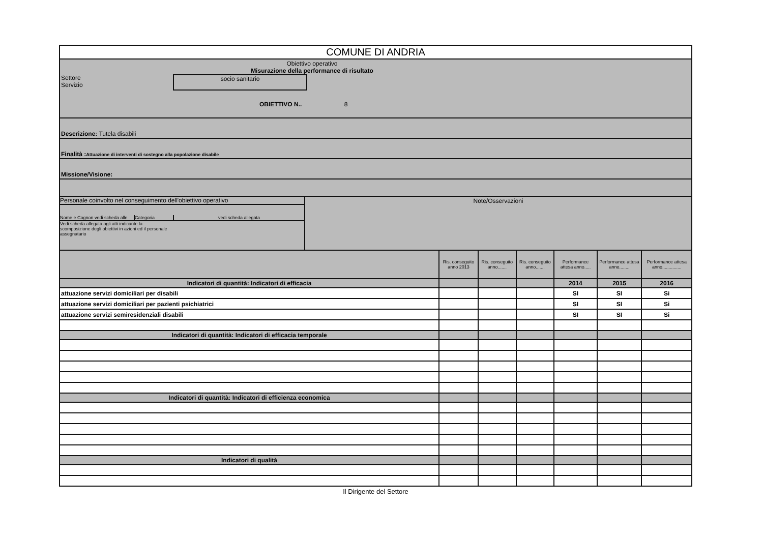| COMUNE DI ANDRIA | | | | | | |
| Obiettivo operativo Misurazione della performance di risultato Settore Servizio socio sanitario OBIETTIVO N.. 8 | | | | | | |
| Descrizione: Tutela disabili | | | | | | |
| Finalità : Attuazione di interventi di sostegno alla popolazione disabile | | | | | | |
| Missione/Visione: | | | | | | |
| / Personale coinvolto nel conseguimento dell'obiettivo operativo Nome e Cognon vedi scheda alle Categoria vedi scheda allegata Vedi scheda allegata agli atti indicante la scomposizione degli obiettivi in azioni ed il personale assegnatario / Note/Osservazioni / | | | | | | |
| | Ris. conseguito anno 2013 | Ris. conseguito anno....... | Ris. conseguito anno....... | Performance attesa anno..... | Performance attesa anno........ | Performance attesa anno............... |
| Indicatori di quantità: Indicatori di efficacia | | | | 2014 | 2015 | 2016 |
| attuazione servizi domiciliari per disabili | | | | SI | SI | Si |
| attuazione servizi domiciliari per pazienti psichiatrici | | | | SI | SI | Si |
| attuazione servizi semiresidenziali disabili | | | | SI | SI | Si |
| Indicatori di quantità: Indicatori di efficacia temporale | | | | | | |
| Indicatori di quantità: Indicatori di efficienza economica | | | | | | |
| Indicatori di qualità | | | | | | |
Il Dirigente del Settore